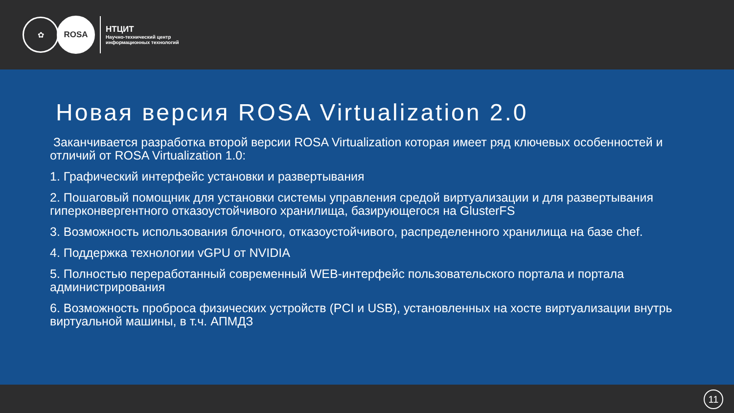✿
ROSA
НТЦИТ
Научно-технический центр
информационных технологий
Новая версия ROSA Virtualization 2.0
Заканчивается разработка второй версии ROSA Virtualization которая имеет ряд ключевых особенностей и отличий от ROSA Virtualization 1.0:
1. Графический интерфейс установки и развертывания
2. Пошаговый помощник для установки системы управления средой виртуализации и для развертывания гиперконвергентного отказоустойчивого хранилища, базирующегося на GlusterFS
3. Возможность использования блочного, отказоустойчивого, распределенного хранилища на базе chef.
4. Поддержка технологии vGPU от NVIDIA
5. Полностью переработанный современный WEB-интерфейс пользовательского портала и портала администрирования
6. Возможность проброса физических устройств (PCI и USB), установленных на хосте виртуализации внутрь виртуальной машины, в т.ч. АПМДЗ
11